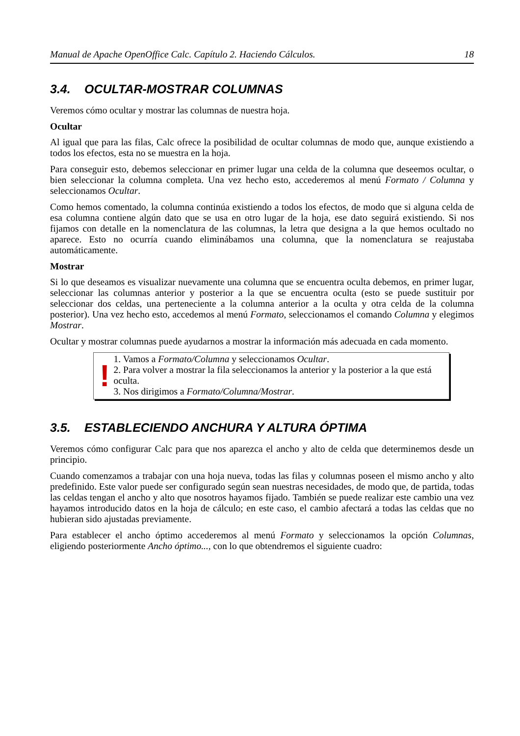Manual de Apache OpenOffice Calc. Capítulo 2. Haciendo Cálculos. 18
3.4. OCULTAR-MOSTRAR COLUMNAS
Veremos cómo ocultar y mostrar las columnas de nuestra hoja.
Ocultar
Al igual que para las filas, Calc ofrece la posibilidad de ocultar columnas de modo que, aunque existiendo a todos los efectos, esta no se muestra en la hoja.
Para conseguir esto, debemos seleccionar en primer lugar una celda de la columna que deseemos ocultar, o bien seleccionar la columna completa. Una vez hecho esto, accederemos al menú Formato / Columna y seleccionamos Ocultar.
Como hemos comentado, la columna continúa existiendo a todos los efectos, de modo que si alguna celda de esa columna contiene algún dato que se usa en otro lugar de la hoja, ese dato seguirá existiendo. Si nos fijamos con detalle en la nomenclatura de las columnas, la letra que designa a la que hemos ocultado no aparece. Esto no ocurría cuando eliminábamos una columna, que la nomenclatura se reajustaba automáticamente.
Mostrar
Si lo que deseamos es visualizar nuevamente una columna que se encuentra oculta debemos, en primer lugar, seleccionar las columnas anterior y posterior a la que se encuentra oculta (esto se puede sustituir por seleccionar dos celdas, una perteneciente a la columna anterior a la oculta y otra celda de la columna posterior). Una vez hecho esto, accedemos al menú Formato, seleccionamos el comando Columna y elegimos Mostrar.
Ocultar y mostrar columnas puede ayudarnos a mostrar la información más adecuada en cada momento.
!
1. Vamos a Formato/Columna y seleccionamos Ocultar.
2. Para volver a mostrar la fila seleccionamos la anterior y la posterior a la que está oculta.
3. Nos dirigimos a Formato/Columna/Mostrar.
3.5. ESTABLECIENDO ANCHURA Y ALTURA ÓPTIMA
Veremos cómo configurar Calc para que nos aparezca el ancho y alto de celda que determinemos desde un principio.
Cuando comenzamos a trabajar con una hoja nueva, todas las filas y columnas poseen el mismo ancho y alto predefinido. Este valor puede ser configurado según sean nuestras necesidades, de modo que, de partida, todas las celdas tengan el ancho y alto que nosotros hayamos fijado. También se puede realizar este cambio una vez hayamos introducido datos en la hoja de cálculo; en este caso, el cambio afectará a todas las celdas que no hubieran sido ajustadas previamente.
Para establecer el ancho óptimo accederemos al menú Formato y seleccionamos la opción Columnas, eligiendo posteriormente Ancho óptimo..., con lo que obtendremos el siguiente cuadro: